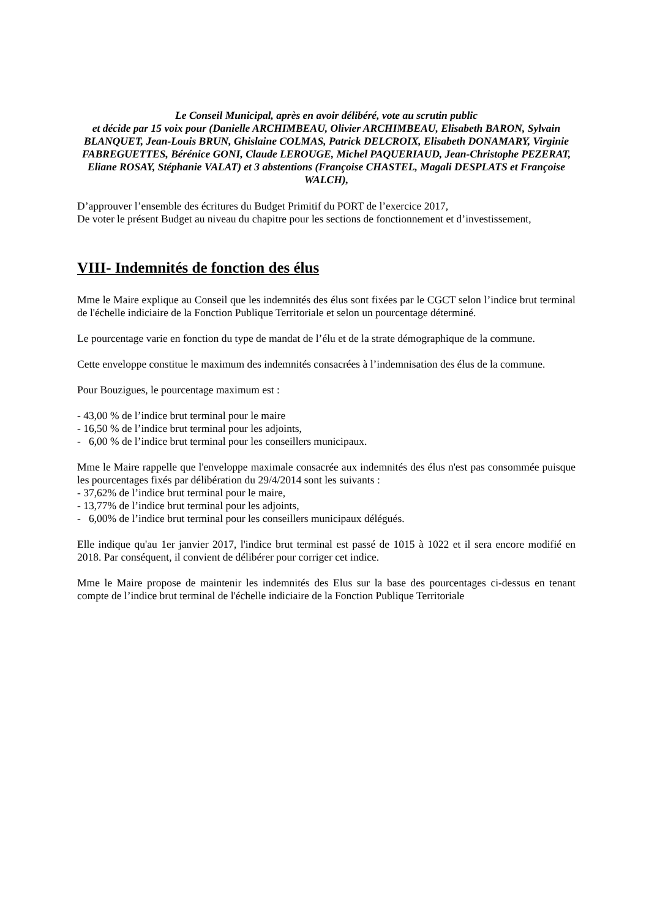Le Conseil Municipal, après en avoir délibéré, vote au scrutin public
et décide par 15 voix pour (Danielle ARCHIMBEAU, Olivier ARCHIMBEAU, Elisabeth BARON, Sylvain BLANQUET, Jean-Louis BRUN, Ghislaine COLMAS, Patrick DELCROIX, Elisabeth DONAMARY, Virginie FABREGUETTES, Bérénice GONI, Claude LEROUGE, Michel PAQUERIAUD, Jean-Christophe PEZERAT, Eliane ROSAY, Stéphanie VALAT) et 3 abstentions (Françoise CHASTEL, Magali DESPLATS et Françoise WALCH),
D’approuver l’ensemble des écritures du Budget Primitif du PORT de l’exercice 2017,
De voter le présent Budget au niveau du chapitre pour les sections de fonctionnement et d’investissement,
VIII- Indemnités de fonction des élus
Mme le Maire explique au Conseil que les indemnités des élus sont fixées par le CGCT selon l’indice brut terminal de l'échelle indiciaire de la Fonction Publique Territoriale et selon un pourcentage déterminé.
Le pourcentage varie en fonction du type de mandat de l’élu et de la strate démographique de la commune.
Cette enveloppe constitue le maximum des indemnités consacrées à l’indemnisation des élus de la commune.
Pour Bouzigues, le pourcentage maximum est :
- 43,00 % de l’indice brut terminal pour le maire
- 16,50 % de l’indice brut terminal pour les adjoints,
- 6,00 % de l’indice brut terminal pour les conseillers municipaux.
Mme le Maire rappelle que l'enveloppe maximale consacrée aux indemnités des élus n'est pas consommée puisque les pourcentages fixés par délibération du 29/4/2014 sont les suivants :
- 37,62% de l’indice brut terminal pour le maire,
- 13,77% de l’indice brut terminal pour les adjoints,
- 6,00% de l’indice brut terminal pour les conseillers municipaux délégués.
Elle indique qu'au 1er janvier 2017, l'indice brut terminal est passé de 1015 à 1022 et il sera encore modifié en 2018. Par conséquent, il convient de délibérer pour corriger cet indice.
Mme le Maire propose de maintenir les indemnités des Elus sur la base des pourcentages ci-dessus en tenant compte de l’indice brut terminal de l'échelle indiciaire de la Fonction Publique Territoriale